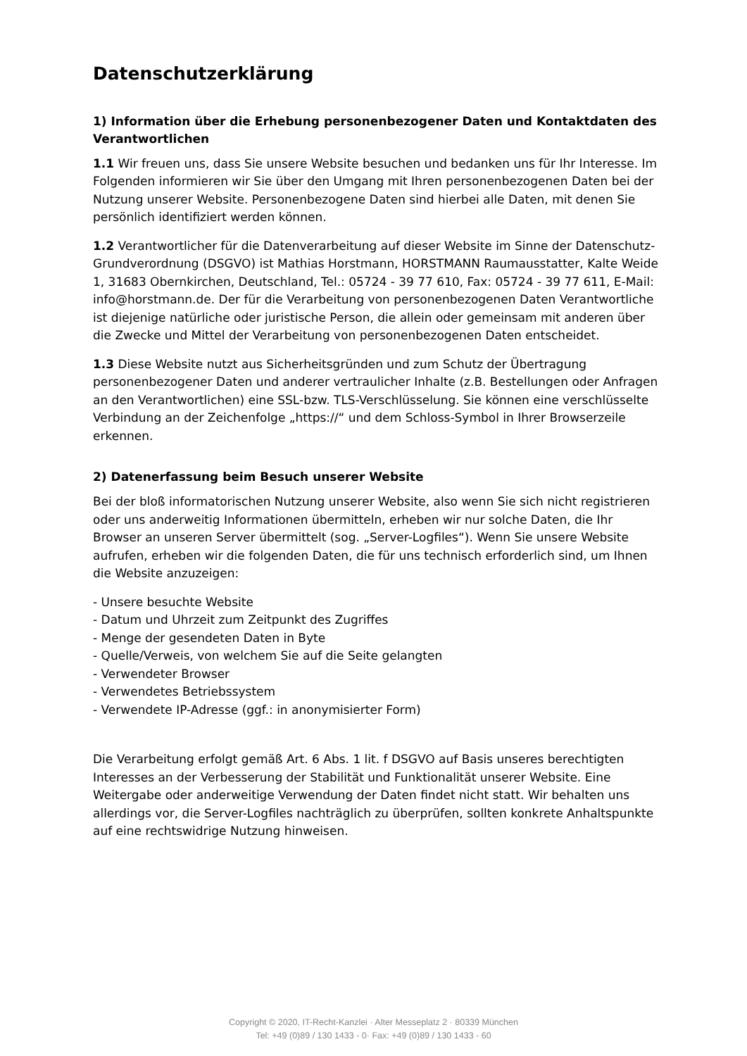Datenschutzerklärung
1) Information über die Erhebung personenbezogener Daten und Kontaktdaten des Verantwortlichen
1.1 Wir freuen uns, dass Sie unsere Website besuchen und bedanken uns für Ihr Interesse. Im Folgenden informieren wir Sie über den Umgang mit Ihren personenbezogenen Daten bei der Nutzung unserer Website. Personenbezogene Daten sind hierbei alle Daten, mit denen Sie persönlich identifiziert werden können.
1.2 Verantwortlicher für die Datenverarbeitung auf dieser Website im Sinne der Datenschutz-Grundverordnung (DSGVO) ist Mathias Horstmann, HORSTMANN Raumausstatter, Kalte Weide 1, 31683 Obernkirchen, Deutschland, Tel.: 05724 - 39 77 610, Fax: 05724 - 39 77 611, E-Mail: info@horstmann.de. Der für die Verarbeitung von personenbezogenen Daten Verantwortliche ist diejenige natürliche oder juristische Person, die allein oder gemeinsam mit anderen über die Zwecke und Mittel der Verarbeitung von personenbezogenen Daten entscheidet.
1.3 Diese Website nutzt aus Sicherheitsgründen und zum Schutz der Übertragung personenbezogener Daten und anderer vertraulicher Inhalte (z.B. Bestellungen oder Anfragen an den Verantwortlichen) eine SSL-bzw. TLS-Verschlüsselung. Sie können eine verschlüsselte Verbindung an der Zeichenfolge „https://“ und dem Schloss-Symbol in Ihrer Browserzeile erkennen.
2) Datenerfassung beim Besuch unserer Website
Bei der bloß informatorischen Nutzung unserer Website, also wenn Sie sich nicht registrieren oder uns anderweitig Informationen übermitteln, erheben wir nur solche Daten, die Ihr Browser an unseren Server übermittelt (sog. „Server-Logfiles“). Wenn Sie unsere Website aufrufen, erheben wir die folgenden Daten, die für uns technisch erforderlich sind, um Ihnen die Website anzuzeigen:
- Unsere besuchte Website
- Datum und Uhrzeit zum Zeitpunkt des Zugriffes
- Menge der gesendeten Daten in Byte
- Quelle/Verweis, von welchem Sie auf die Seite gelangten
- Verwendeter Browser
- Verwendetes Betriebssystem
- Verwendete IP-Adresse (ggf.: in anonymisierter Form)
Die Verarbeitung erfolgt gemäß Art. 6 Abs. 1 lit. f DSGVO auf Basis unseres berechtigten Interesses an der Verbesserung der Stabilität und Funktionalität unserer Website. Eine Weitergabe oder anderweitige Verwendung der Daten findet nicht statt. Wir behalten uns allerdings vor, die Server-Logfiles nachträglich zu überprüfen, sollten konkrete Anhaltspunkte auf eine rechtswidrige Nutzung hinweisen.
Copyright © 2020, IT-Recht-Kanzlei · Alter Messeplatz 2 · 80339 München
Tel: +49 (0)89 / 130 1433 - 0· Fax: +49 (0)89 / 130 1433 - 60